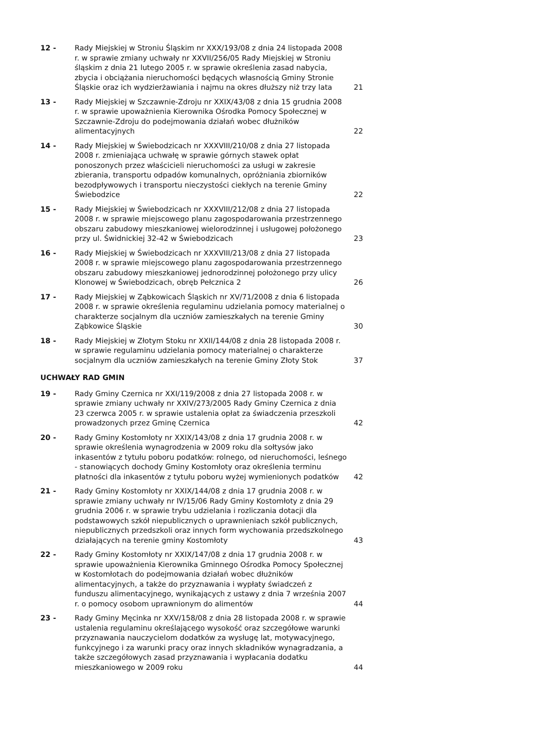| 12 - | Rady Miejskiej w Stroniu Śląskim nr XXX/193/08 z dnia 24 listopada 2008 r. w sprawie zmiany uchwały nr XXVII/256/05 Rady Miejskiej w Stroniu śląskim z dnia 21 lutego 2005 r. w sprawie określenia zasad nabycia, zbycia i obciążania nieruchomości będących własnością Gminy Stronie Śląskie oraz ich wydzierżawiania i najmu na okres dłuższy niż trzy lata | 21 |
| 13 - | Rady Miejskiej w Szczawnie-Zdroju nr XXIX/43/08 z dnia 15 grudnia 2008 r. w sprawie upoważnienia Kierownika Ośrodka Pomocy Społecznej w Szczawnie-Zdroju do podejmowania działań wobec dłużników alimentacyjnych | 22 |
| 14 - | Rady Miejskiej w Świebodzicach nr XXXVIII/210/08 z dnia 27 listopada 2008 r. zmieniająca uchwałę w sprawie górnych stawek opłat ponoszonych przez właścicieli nieruchomości za usługi w zakresie zbierania, transportu odpadów komunalnych, opróżniania zbiorników bezodpływowych i transportu nieczystości ciekłych na terenie Gminy Świebodzice | 22 |
| 15 - | Rady Miejskiej w Świebodzicach nr XXXVIII/212/08 z dnia 27 listopada 2008 r. w sprawie miejscowego planu zagospodarowania przestrzennego obszaru zabudowy mieszkaniowej wielorodzinnej i usługowej położonego przy ul. Świdnickiej 32-42 w Świebodzicach | 23 |
| 16 - | Rady Miejskiej w Świebodzicach nr XXXVIII/213/08 z dnia 27 listopada 2008 r. w sprawie miejscowego planu zagospodarowania przestrzennego obszaru zabudowy mieszkaniowej jednorodzinnej położonego przy ulicy Klonowej w Świebodzicach, obręb Pełcznica 2 | 26 |
| 17 - | Rady Miejskiej w Ząbkowicach Śląskich nr XV/71/2008 z dnia 6 listopada 2008 r. w sprawie określenia regulaminu udzielania pomocy materialnej o charakterze socjalnym dla uczniów zamieszkałych na terenie Gminy Ząbkowice Śląskie | 30 |
| 18 - | Rady Miejskiej w Złotym Stoku nr XXII/144/08 z dnia 28 listopada 2008 r. w sprawie regulaminu udzielania pomocy materialnej o charakterze socjalnym dla uczniów zamieszkałych na terenie Gminy Złoty Stok | 37 |
UCHWAŁY RAD GMIN
| 19 - | Rady Gminy Czernica nr XXI/119/2008 z dnia 27 listopada 2008 r. w sprawie zmiany uchwały nr XXIV/273/2005 Rady Gminy Czernica z dnia 23 czerwca 2005 r. w sprawie ustalenia opłat za świadczenia przeszkoli prowadzonych przez Gminę Czernica | 42 |
| 20 - | Rady Gminy Kostomłoty nr XXIX/143/08 z dnia 17 grudnia 2008 r. w sprawie określenia wynagrodzenia w 2009 roku dla sołtysów jako inkasentów z tytułu poboru podatków: rolnego, od nieruchomości, leśnego - stanowiących dochody Gminy Kostomłoty oraz określenia terminu płatności dla inkasentów z tytułu poboru wyżej wymienionych podatków | 42 |
| 21 - | Rady Gminy Kostomłoty nr XXIX/144/08 z dnia 17 grudnia 2008 r. w sprawie zmiany uchwały nr IV/15/06 Rady Gminy Kostomłoty z dnia 29 grudnia 2006 r. w sprawie trybu udzielania i rozliczania dotacji dla podstawowych szkół niepublicznych o uprawnieniach szkół publicznych, niepublicznych przedszkoli oraz innych form wychowania przedszkolnego działających na terenie gminy Kostomłoty | 43 |
| 22 - | Rady Gminy Kostomłoty nr XXIX/147/08 z dnia 17 grudnia 2008 r. w sprawie upoważnienia Kierownika Gminnego Ośrodka Pomocy Społecznej w Kostomłotach do podejmowania działań wobec dłużników alimentacyjnych, a także do przyznawania i wypłaty świadczeń z funduszu alimentacyjnego, wynikających z ustawy z dnia 7 września 2007 r. o pomocy osobom uprawnionym do alimentów | 44 |
| 23 - | Rady Gminy Męcinka nr XXV/158/08 z dnia 28 listopada 2008 r. w sprawie ustalenia regulaminu określającego wysokość oraz szczegółowe warunki przyznawania nauczycielom dodatków za wysługę lat, motywacyjnego, funkcyjnego i za warunki pracy oraz innych składników wynagradzania, a także szczegółowych zasad przyznawania i wypłacania dodatku mieszkaniowego w 2009 roku | 44 |